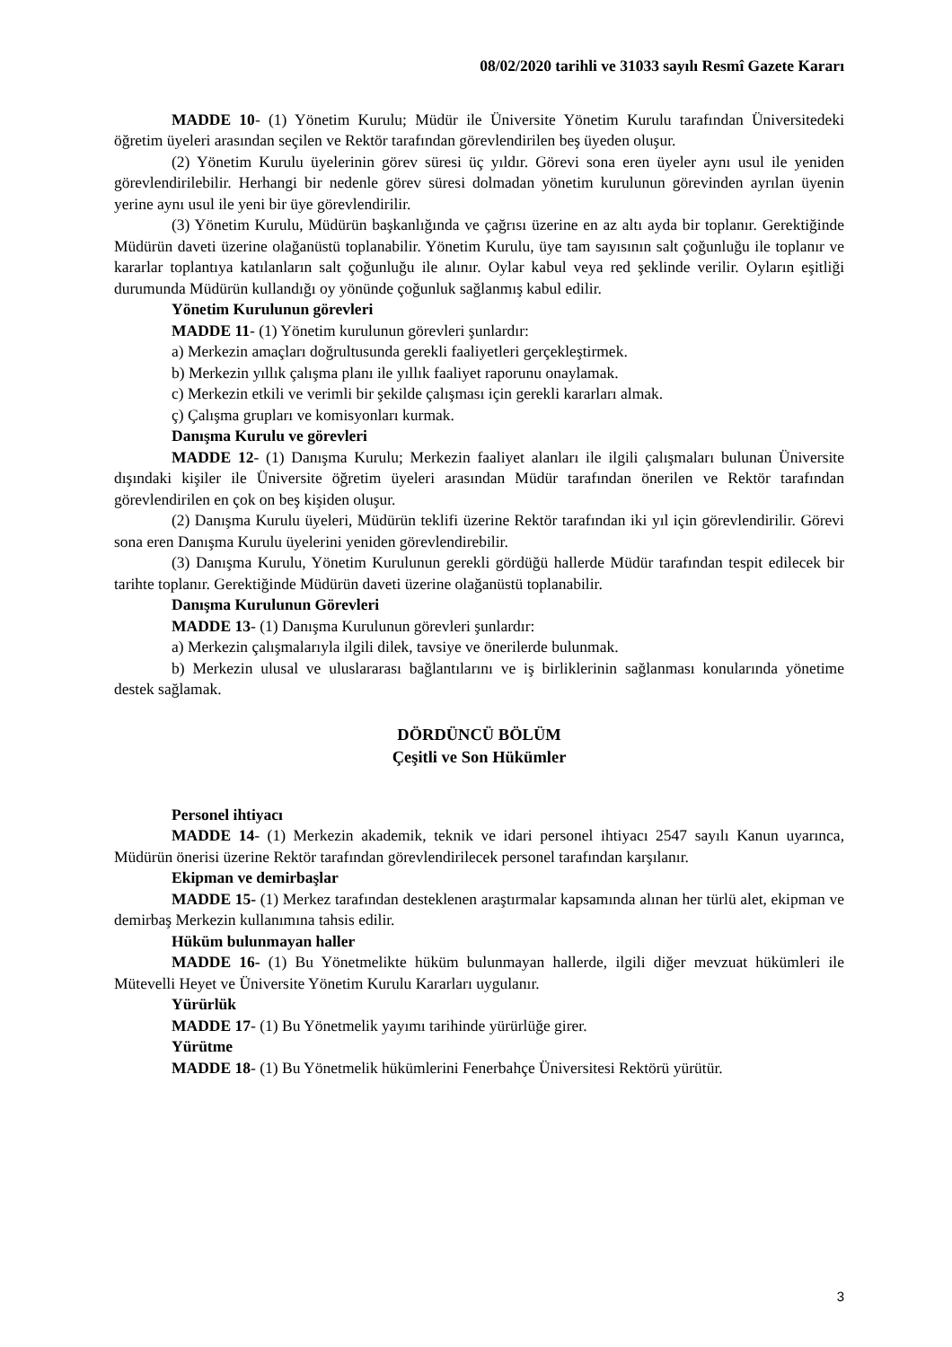08/02/2020 tarihli ve 31033 sayılı Resmî Gazete Kararı
MADDE 10- (1) Yönetim Kurulu; Müdür ile Üniversite Yönetim Kurulu tarafından Üniversitedeki öğretim üyeleri arasından seçilen ve Rektör tarafından görevlendirilen beş üyeden oluşur.
(2) Yönetim Kurulu üyelerinin görev süresi üç yıldır. Görevi sona eren üyeler aynı usul ile yeniden görevlendirilebilir. Herhangi bir nedenle görev süresi dolmadan yönetim kurulunun görevinden ayrılan üyenin yerine aynı usul ile yeni bir üye görevlendirilir.
(3) Yönetim Kurulu, Müdürün başkanlığında ve çağrısı üzerine en az altı ayda bir toplanır. Gerektiğinde Müdürün daveti üzerine olağanüstü toplanabilir. Yönetim Kurulu, üye tam sayısının salt çoğunluğu ile toplanır ve kararlar toplantıya katılanların salt çoğunluğu ile alınır. Oylar kabul veya red şeklinde verilir. Oyların eşitliği durumunda Müdürün kullandığı oy yönünde çoğunluk sağlanmış kabul edilir.
Yönetim Kurulunun görevleri
MADDE 11- (1) Yönetim kurulunun görevleri şunlardır:
a) Merkezin amaçları doğrultusunda gerekli faaliyetleri gerçekleştirmek.
b) Merkezin yıllık çalışma planı ile yıllık faaliyet raporunu onaylamak.
c) Merkezin etkili ve verimli bir şekilde çalışması için gerekli kararları almak.
ç) Çalışma grupları ve komisyonları kurmak.
Danışma Kurulu ve görevleri
MADDE 12- (1) Danışma Kurulu; Merkezin faaliyet alanları ile ilgili çalışmaları bulunan Üniversite dışındaki kişiler ile Üniversite öğretim üyeleri arasından Müdür tarafından önerilen ve Rektör tarafından görevlendirilen en çok on beş kişiden oluşur.
(2) Danışma Kurulu üyeleri, Müdürün teklifi üzerine Rektör tarafından iki yıl için görevlendirilir. Görevi sona eren Danışma Kurulu üyelerini yeniden görevlendirebilir.
(3) Danışma Kurulu, Yönetim Kurulunun gerekli gördüğü hallerde Müdür tarafından tespit edilecek bir tarihte toplanır. Gerektiğinde Müdürün daveti üzerine olağanüstü toplanabilir.
Danışma Kurulunun Görevleri
MADDE 13- (1) Danışma Kurulunun görevleri şunlardır:
a) Merkezin çalışmalarıyla ilgili dilek, tavsiye ve önerilerde bulunmak.
b) Merkezin ulusal ve uluslararası bağlantılarını ve iş birliklerinin sağlanması konularında yönetime destek sağlamak.
DÖRDÜNCÜ BÖLÜM
Çeşitli ve Son Hükümler
Personel ihtiyacı
MADDE 14- (1) Merkezin akademik, teknik ve idari personel ihtiyacı 2547 sayılı Kanun uyarınca, Müdürün önerisi üzerine Rektör tarafından görevlendirilecek personel tarafından karşılanır.
Ekipman ve demirbaşlar
MADDE 15- (1) Merkez tarafından desteklenen araştırmalar kapsamında alınan her türlü alet, ekipman ve demirbaş Merkezin kullanımına tahsis edilir.
Hüküm bulunmayan haller
MADDE 16- (1) Bu Yönetmelikte hüküm bulunmayan hallerde, ilgili diğer mevzuat hükümleri ile Mütevelli Heyet ve Üniversite Yönetim Kurulu Kararları uygulanır.
Yürürlük
MADDE 17- (1) Bu Yönetmelik yayımı tarihinde yürürlüğe girer.
Yürütme
MADDE 18- (1) Bu Yönetmelik hükümlerini Fenerbahçe Üniversitesi Rektörü yürütür.
3